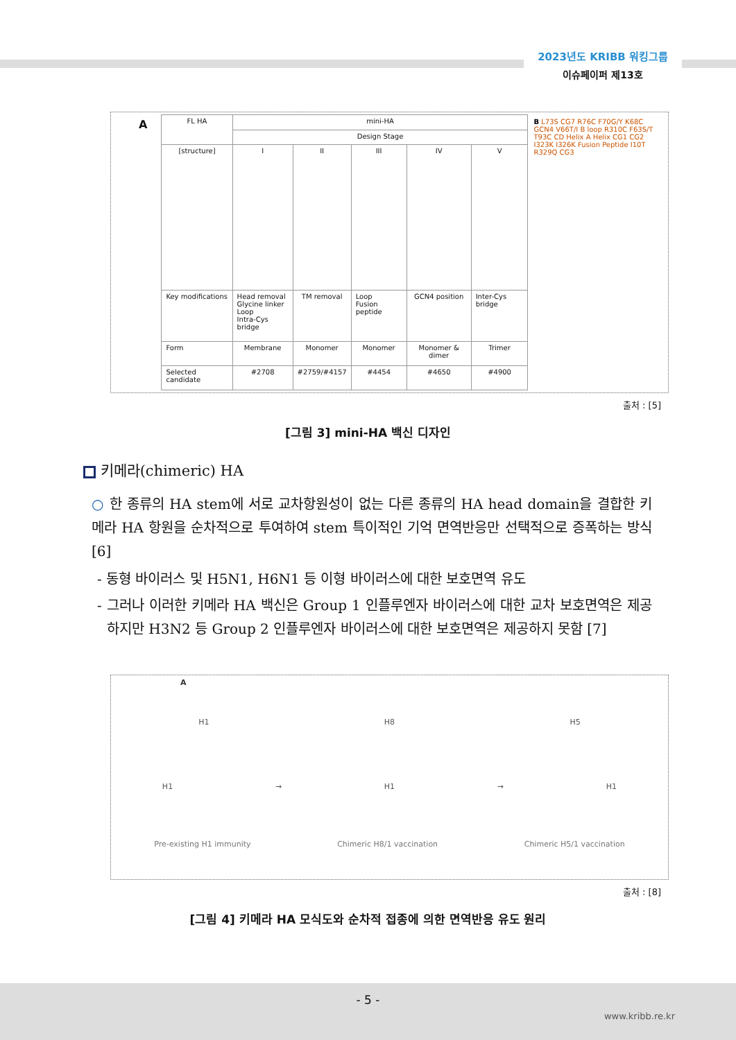2023년도 KRIBB 워킹그룹
이슈페이퍼 제13호
A
| FL HA | mini-HA | | | | |
| --- | --- | --- | --- | --- | --- |
| | Design Stage | | | | |
| [structure] | I | II | III | IV | V |
| Key modifications | Head removal Glycine linker Loop Intra-Cys bridge | TM removal | Loop Fusion peptide | GCN4 position | Inter-Cys bridge |
| Form | Membrane | Monomer | Monomer | Monomer & dimer | Trimer |
| Selected candidate | #2708 | #2759/#4157 | #4454 | #4650 | #4900 |
B L73S CG7 R76C F70G/Y K68C GCN4 V66T/I B loop R310C F63S/T T93C CD Helix A Helix CG1 CG2 I323K I326K Fusion Peptide I10T R329Q CG3
출처 : [5]
[그림 3] mini-HA 백신 디자인
키메라(chimeric) HA
○ 한 종류의 HA stem에 서로 교차항원성이 없는 다른 종류의 HA head domain을 결합한 키메라 HA 항원을 순차적으로 투여하여 stem 특이적인 기억 면역반응만 선택적으로 증폭하는 방식 [6]
- 동형 바이러스 및 H5N1, H6N1 등 이형 바이러스에 대한 보호면역 유도
- 그러나 이러한 키메라 HA 백신은 Group 1 인플루엔자 바이러스에 대한 교차 보호면역은 제공하지만 H3N2 등 Group 2 인플루엔자 바이러스에 대한 보호면역은 제공하지 못함 [7]
A
H1 H8 H5
H1 → H1 → H1
Pre-existing H1 immunity Chimeric H8/1 vaccination Chimeric H5/1 vaccination
출처 : [8]
[그림 4] 키메라 HA 모식도와 순차적 접종에 의한 면역반응 유도 원리
- 5 -
www.kribb.re.kr